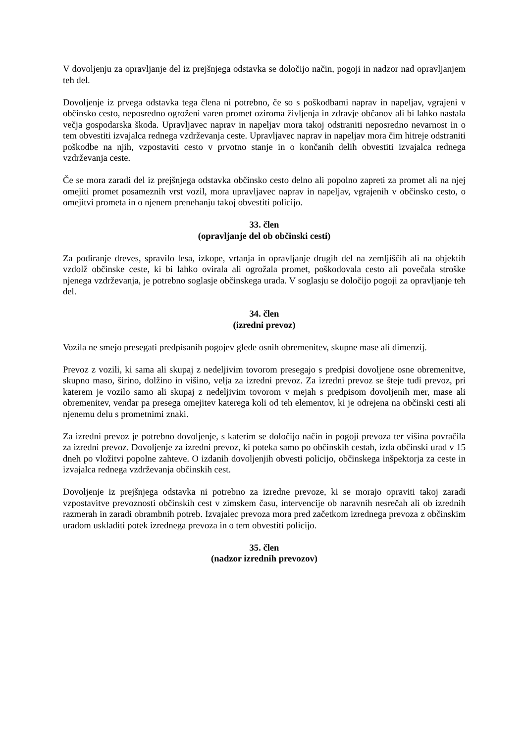V dovoljenju za opravljanje del iz prejšnjega odstavka se določijo način, pogoji in nadzor nad opravljanjem teh del.
Dovoljenje iz prvega odstavka tega člena ni potrebno, če so s poškodbami naprav in napeljav, vgrajeni v občinsko cesto, neposredno ogroženi varen promet oziroma življenja in zdravje občanov ali bi lahko nastala večja gospodarska škoda. Upravljavec naprav in napeljav mora takoj odstraniti neposredno nevarnost in o tem obvestiti izvajalca rednega vzdrževanja ceste. Upravljavec naprav in napeljav mora čim hitreje odstraniti poškodbe na njih, vzpostaviti cesto v prvotno stanje in o končanih delih obvestiti izvajalca rednega vzdrževanja ceste.
Če se mora zaradi del iz prejšnjega odstavka občinsko cesto delno ali popolno zapreti za promet ali na njej omejiti promet posameznih vrst vozil, mora upravljavec naprav in napeljav, vgrajenih v občinsko cesto, o omejitvi prometa in o njenem prenehanju takoj obvestiti policijo.
33. člen
(opravljanje del ob občinski cesti)
Za podiranje dreves, spravilo lesa, izkope, vrtanja in opravljanje drugih del na zemljiščih ali na objektih vzdolž občinske ceste, ki bi lahko ovirala ali ogrožala promet, poškodovala cesto ali povečala stroške njenega vzdrževanja, je potrebno soglasje občinskega urada. V soglasju se določijo pogoji za opravljanje teh del.
34. člen
(izredni prevoz)
Vozila ne smejo presegati predpisanih pogojev glede osnih obremenitev, skupne mase ali dimenzij.
Prevoz z vozili, ki sama ali skupaj z nedeljivim tovorom presegajo s predpisi dovoljene osne obremenitve, skupno maso, širino, dolžino in višino, velja za izredni prevoz. Za izredni prevoz se šteje tudi prevoz, pri katerem je vozilo samo ali skupaj z nedeljivim tovorom v mejah s predpisom dovoljenih mer, mase ali obremenitev, vendar pa presega omejitev katerega koli od teh elementov, ki je odrejena na občinski cesti ali njenemu delu s prometnimi znaki.
Za izredni prevoz je potrebno dovoljenje, s katerim se določijo način in pogoji prevoza ter višina povračila za izredni prevoz. Dovoljenje za izredni prevoz, ki poteka samo po občinskih cestah, izda občinski urad v 15 dneh po vložitvi popolne zahteve. O izdanih dovoljenjih obvesti policijo, občinskega inšpektorja za ceste in izvajalca rednega vzdrževanja občinskih cest.
Dovoljenje iz prejšnjega odstavka ni potrebno za izredne prevoze, ki se morajo opraviti takoj zaradi vzpostavitve prevoznosti občinskih cest v zimskem času, intervencije ob naravnih nesrečah ali ob izrednih razmerah in zaradi obrambnih potreb. Izvajalec prevoza mora pred začetkom izrednega prevoza z občinskim uradom uskladiti potek izrednega prevoza in o tem obvestiti policijo.
35. člen
(nadzor izrednih prevozov)